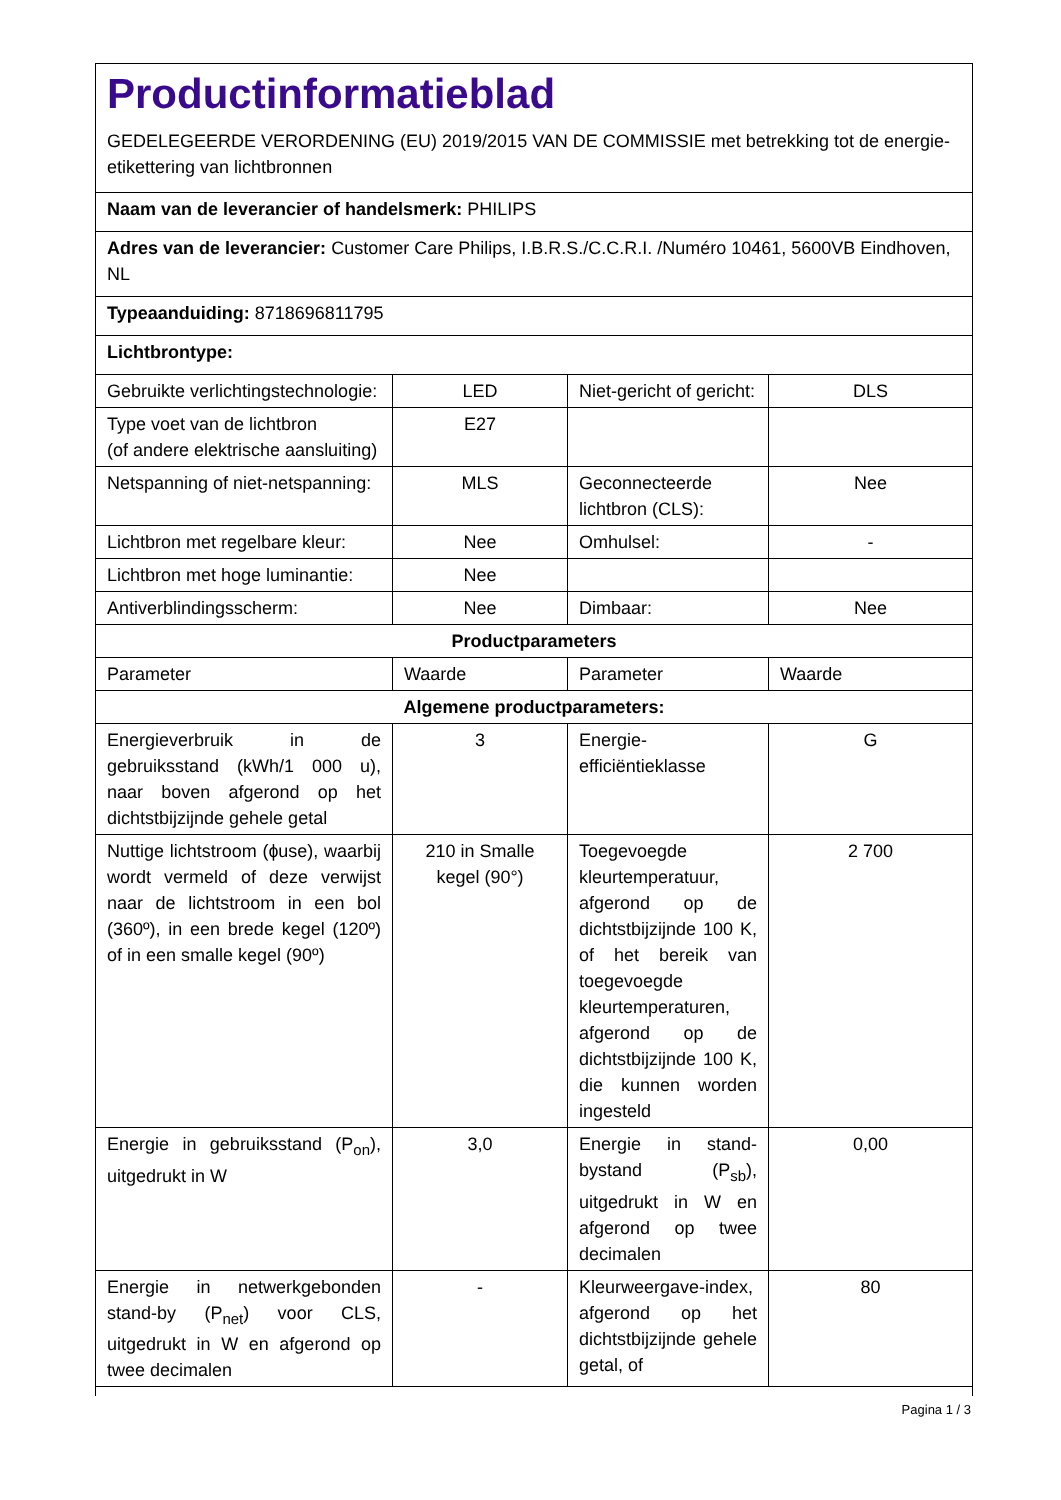Productinformatieblad
GEDELEGEERDE VERORDENING (EU) 2019/2015 VAN DE COMMISSIE met betrekking tot de energie-etikettering van lichtbronnen
| Naam van de leverancier of handelsmerk: PHILIPS | | | |
| Adres van de leverancier: Customer Care Philips, I.B.R.S./C.C.R.I. /Numéro 10461, 5600VB Eindhoven, NL | | | |
| Typeaanduiding: 8718696811795 | | | |
| Lichtbrontype: | | | |
| Gebruikte verlichtingstechnologie: | LED | Niet-gericht of gericht: | DLS |
| Type voet van de lichtbron (of andere elektrische aansluiting) | E27 | | |
| Netspanning of niet-netspanning: | MLS | Geconnecteerde lichtbron (CLS): | Nee |
| Lichtbron met regelbare kleur: | Nee | Omhulsel: | - |
| Lichtbron met hoge luminantie: | Nee | | |
| Antiverblindingsscherm: | Nee | Dimbaar: | Nee |
| Productparameters | | | |
| Parameter | Waarde | Parameter | Waarde |
| Algemene productparameters: | | | |
| Energieverbruik in de gebruiksstand (kWh/1 000 u), naar boven afgerond op het dichtstbijzijnde gehele getal | 3 | Energie-efficiëntieklasse | G |
| Nuttige lichtstroom (ɸuse), waarbij wordt vermeld of deze verwijst naar de lichtstroom in een bol (360º), in een brede kegel (120º) of in een smalle kegel (90º) | 210 in Smalle kegel (90°) | Toegevoegde kleurtemperatuur, afgerond op de dichtstbijzijnde 100 K, of het bereik van toegevoegde kleurtemperaturen, afgerond op de dichtstbijzijnde 100 K, die kunnen worden ingesteld | 2 700 |
| Energie in gebruiksstand (P<sub>on</sub>), uitgedrukt in W | 3,0 | Energie in stand-bystand (P<sub>sb</sub>), uitgedrukt in W en afgerond op twee decimalen | 0,00 |
| Energie in netwerkgebonden stand-by (P<sub>net</sub>) voor CLS, uitgedrukt in W en afgerond op twee decimalen | - | Kleurweergave-index, afgerond op het dichtstbijzijnde gehele getal, of | 80 |
Pagina 1 / 3